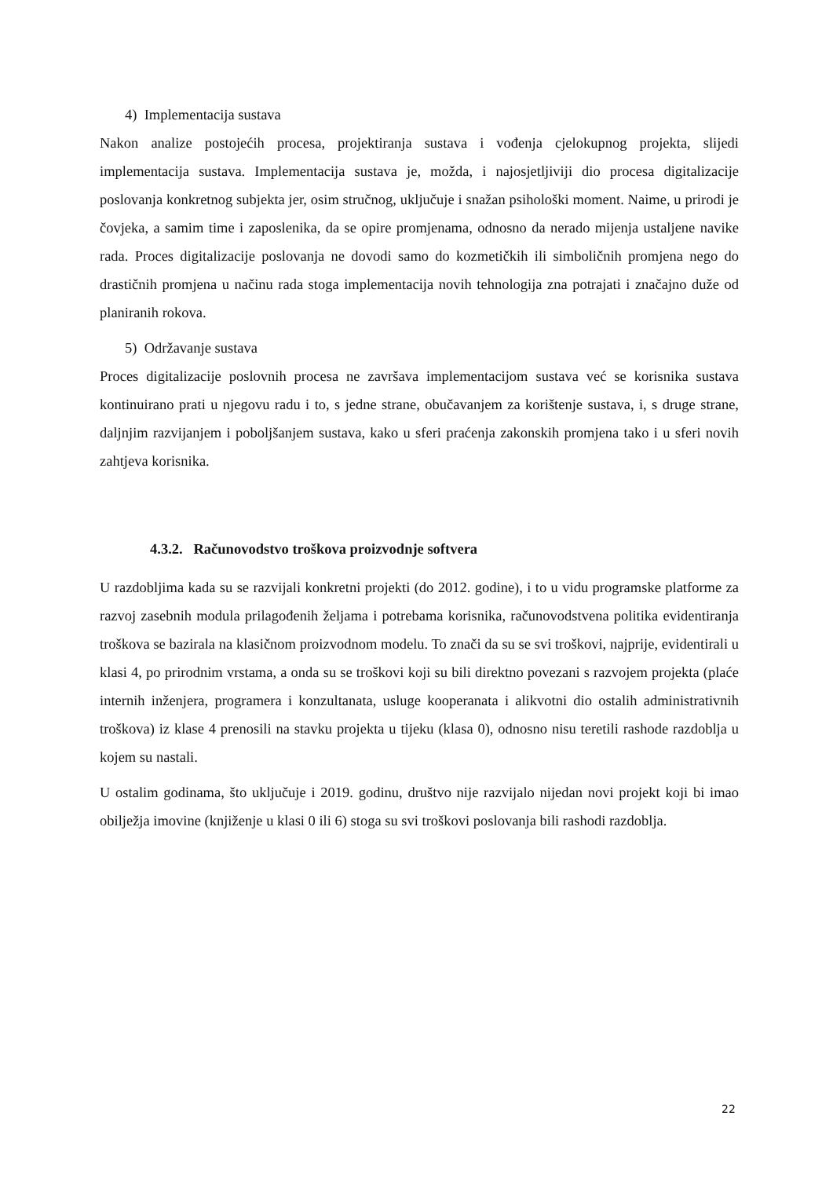4) Implementacija sustava
Nakon analize postojećih procesa, projektiranja sustava i vođenja cjelokupnog projekta, slijedi implementacija sustava. Implementacija sustava je, možda, i najosjetljiviji dio procesa digitalizacije poslovanja konkretnog subjekta jer, osim stručnog, uključuje i snažan psihološki moment. Naime, u prirodi je čovjeka, a samim time i zaposlenika, da se opire promjenama, odnosno da nerado mijenja ustaljene navike rada. Proces digitalizacije poslovanja ne dovodi samo do kozmetičkih ili simboličnih promjena nego do drastičnih promjena u načinu rada stoga implementacija novih tehnologija zna potrajati i značajno duže od planiranih rokova.
5) Održavanje sustava
Proces digitalizacije poslovnih procesa ne završava implementacijom sustava već se korisnika sustava kontinuirano prati u njegovu radu i to, s jedne strane, obučavanjem za korištenje sustava, i, s druge strane, daljnjim razvijanjem i poboljšanjem sustava, kako u sferi praćenja zakonskih promjena tako i u sferi novih zahtjeva korisnika.
4.3.2. Računovodstvo troškova proizvodnje softvera
U razdobljima kada su se razvijali konkretni projekti (do 2012. godine), i to u vidu programske platforme za razvoj zasebnih modula prilagođenih željama i potrebama korisnika, računovodstvena politika evidentiranja troškova se bazirala na klasičnom proizvodnom modelu. To znači da su se svi troškovi, najprije, evidentirali u klasi 4, po prirodnim vrstama, a onda su se troškovi koji su bili direktno povezani s razvojem projekta (plaće internih inženjera, programera i konzultanata, usluge kooperanata i alikvotni dio ostalih administrativnih troškova) iz klase 4 prenosili na stavku projekta u tijeku (klasa 0), odnosno nisu teretili rashode razdoblja u kojem su nastali.
U ostalim godinama, što uključuje i 2019. godinu, društvo nije razvijalo nijedan novi projekt koji bi imao obilježja imovine (knjiženje u klasi 0 ili 6) stoga su svi troškovi poslovanja bili rashodi razdoblja.
22